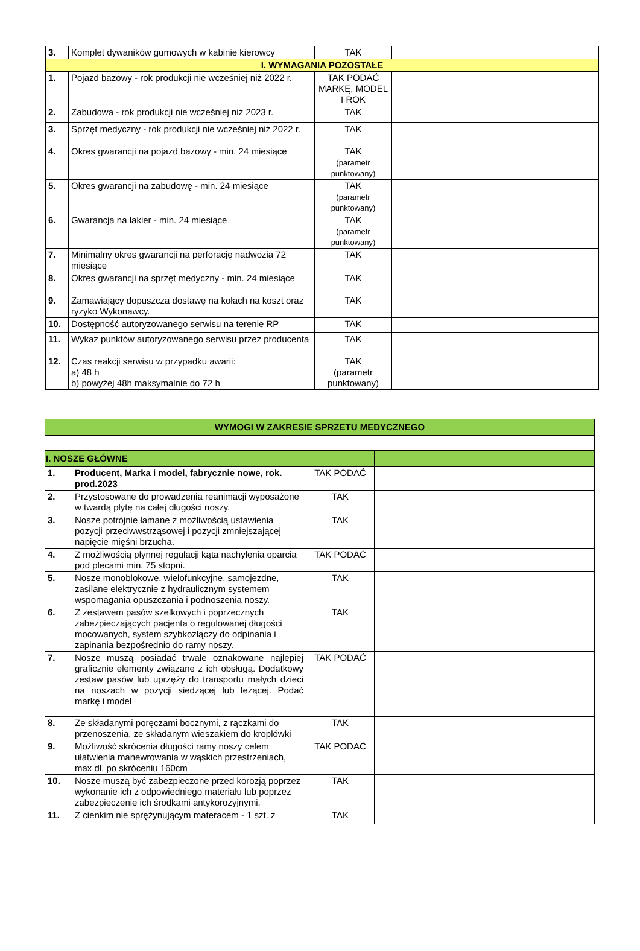| 3. | Komplet dywaników gumowych w kabinie kierowcy | TAK | |
| I. WYMAGANIA POZOSTAŁE | | | |
| 1. | Pojazd bazowy - rok produkcji nie wcześniej niż 2022 r. | TAK PODAĆ MARKĘ, MODEL I ROK | |
| 2. | Zabudowa - rok produkcji nie wcześniej niż 2023 r. | TAK | |
| 3. | Sprzęt medyczny - rok produkcji nie wcześniej niż 2022 r. | TAK | |
| 4. | Okres gwarancji na pojazd bazowy - min. 24 miesiące | TAK (parametr punktowany) | |
| 5. | Okres gwarancji na zabudowę - min. 24 miesiące | TAK (parametr punktowany) | |
| 6. | Gwarancja na lakier - min. 24 miesiące | TAK (parametr punktowany) | |
| 7. | Minimalny okres gwarancji na perforację nadwozia 72 miesiące | TAK | |
| 8. | Okres gwarancji na sprzęt medyczny - min. 24 miesiące | TAK | |
| 9. | Zamawiający dopuszcza dostawę na kołach na koszt oraz ryzyko Wykonawcy. | TAK | |
| 10. | Dostępność autoryzowanego serwisu na terenie RP | TAK | |
| 11. | Wykaz punktów autoryzowanego serwisu przez producenta | TAK | |
| 12. | Czas reakcji serwisu w przypadku awarii: a) 48 h b) powyżej 48h maksymalnie do 72 h | TAK (parametr punktowany) | |
| WYMOGI W ZAKRESIE SPRZETU MEDYCZNEGO | | | |
| I. NOSZE GŁÓWNE | | | |
| 1. | Producent, Marka i model, fabrycznie nowe, rok. prod.2023 | TAK PODAĆ | |
| 2. | Przystosowane do prowadzenia reanimacji wyposażone w twardą płytę na całej długości noszy. | TAK | |
| 3. | Nosze potrójnie łamane z możliwością ustawienia pozycji przeciwwstrząsowej i pozycji zmniejszającej napięcie mięśni brzucha. | TAK | |
| 4. | Z możliwością płynnej regulacji kąta nachylenia oparcia pod plecami min. 75 stopni. | TAK PODAĆ | |
| 5. | Nosze monoblokowe, wielofunkcyjne, samojezdne, zasilane elektrycznie z hydraulicznym systemem wspomagania opuszczania i podnoszenia noszy. | TAK | |
| 6. | Z zestawem pasów szelkowych i poprzecznych zabezpieczających pacjenta o regulowanej długości mocowanych, system szybkozłączy do odpinania i zapinania bezpośrednio do ramy noszy. | TAK | |
| 7. | Nosze muszą posiadać trwale oznakowane najlepiej graficznie elementy związane z ich obsługą. Dodatkowy zestaw pasów lub uprzęży do transportu małych dzieci na noszach w pozycji siedzącej lub leżącej. Podać markę i model | TAK PODAĆ | |
| 8. | Ze składanymi poręczami bocznymi, z rączkami do przenoszenia, ze składanym wieszakiem do kroplówki | TAK | |
| 9. | Możliwość skrócenia długości ramy noszy celem ułatwienia manewrowania w wąskich przestrzeniach, max dł. po skróceniu 160cm | TAK PODAĆ | |
| 10. | Nosze muszą być zabezpieczone przed korozją poprzez wykonanie ich z odpowiedniego materiału lub poprzez zabezpieczenie ich środkami antykorozyjnymi. | TAK | |
| 11. | Z cienkim nie sprężynującym materacem - 1 szt. z | TAK | |